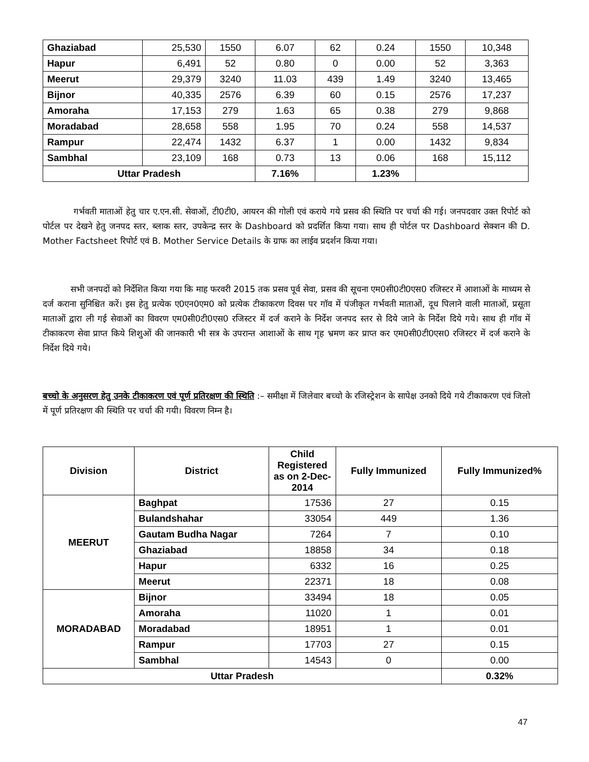| Ghaziabad | 25,530 | 1550 | 6.07 | 62 | 0.24 | 1550 | 10,348 |
| Hapur | 6,491 | 52 | 0.80 | 0 | 0.00 | 52 | 3,363 |
| Meerut | 29,379 | 3240 | 11.03 | 439 | 1.49 | 3240 | 13,465 |
| Bijnor | 40,335 | 2576 | 6.39 | 60 | 0.15 | 2576 | 17,237 |
| Amoraha | 17,153 | 279 | 1.63 | 65 | 0.38 | 279 | 9,868 |
| Moradabad | 28,658 | 558 | 1.95 | 70 | 0.24 | 558 | 14,537 |
| Rampur | 22,474 | 1432 | 6.37 | 1 | 0.00 | 1432 | 9,834 |
| Sambhal | 23,109 | 168 | 0.73 | 13 | 0.06 | 168 | 15,112 |
| Uttar Pradesh | | | 7.16% | | 1.23% | | |
गर्भवती माताओं हेतु चार ए.एन.सी. सेवाओं, टी0टी0, आयरन की गोली एवं कराये गये प्रसव की स्थिति पर चर्चा की गई। जनपदवार उक्त रिपोर्ट को पोर्टल पर देखने हेतु जनपद स्तर, ब्लाक स्तर, उपकेन्द्र स्तर के Dashboard को प्रदर्शित किया गया। साथ ही पोर्टल पर Dashboard सेक्शन की D. Mother Factsheet रिपोर्ट एवं B. Mother Service Details के ग्राफ का लाईव प्रदर्शन किया गया।
सभी जनपदों को निर्देशित किया गया कि माह फरवरी 2015 तक प्रसव पूर्व सेवा, प्रसव की सूचना एम0सी0टी0एस0 रजिस्टर में आशाओं के माध्यम से दर्ज कराना सुनिश्चित करें। इस हेतु प्रत्येक ए0एन0एम0 को प्रत्येक टीकाकरण दिवस पर गॉव में पंजीकृत गर्भवती माताओं, दूध पिलाने वाली माताओं, प्रसूता माताओं द्वारा ली गई सेवाओं का विवरण एम0सी0टी0एस0 रजिस्टर में दर्ज कराने के निर्देश जनपद स्तर से दिये जाने के निर्देश दिये गये। साथ ही गॉव में टीकाकरण सेवा प्राप्त किये शिशुओं की जानकारी भी सत्र के उपरान्त आशाओं के साथ गृह भ्रमण कर प्राप्त कर एम0सी0टी0एस0 रजिस्टर में दर्ज कराने के निर्देश दिये गये।
बच्चो के अनुसरण हेतु उनके टीकाकरण एवं पूर्ण प्रतिरक्षण की स्थिति :– समीक्षा में जिलेवार बच्चो के रजिस्ट्रेशन के सापेक्ष उनको दिये गये टीकाकरण एवं जिलो में पूर्ण प्रतिरक्षण की स्थिति पर चर्चा की गयी। विवरण निम्न है।
| Division | District | Child Registered as on 2-Dec-2014 | Fully Immunized | Fully Immunized% |
| --- | --- | --- | --- | --- |
| MEERUT | Baghpat | 17536 | 27 | 0.15 |
| | Bulandshahar | 33054 | 449 | 1.36 |
| | Gautam Budha Nagar | 7264 | 7 | 0.10 |
| | Ghaziabad | 18858 | 34 | 0.18 |
| | Hapur | 6332 | 16 | 0.25 |
| | Meerut | 22371 | 18 | 0.08 |
| MORADABAD | Bijnor | 33494 | 18 | 0.05 |
| | Amoraha | 11020 | 1 | 0.01 |
| | Moradabad | 18951 | 1 | 0.01 |
| | Rampur | 17703 | 27 | 0.15 |
| | Sambhal | 14543 | 0 | 0.00 |
| Uttar Pradesh | | | | 0.32% |
47